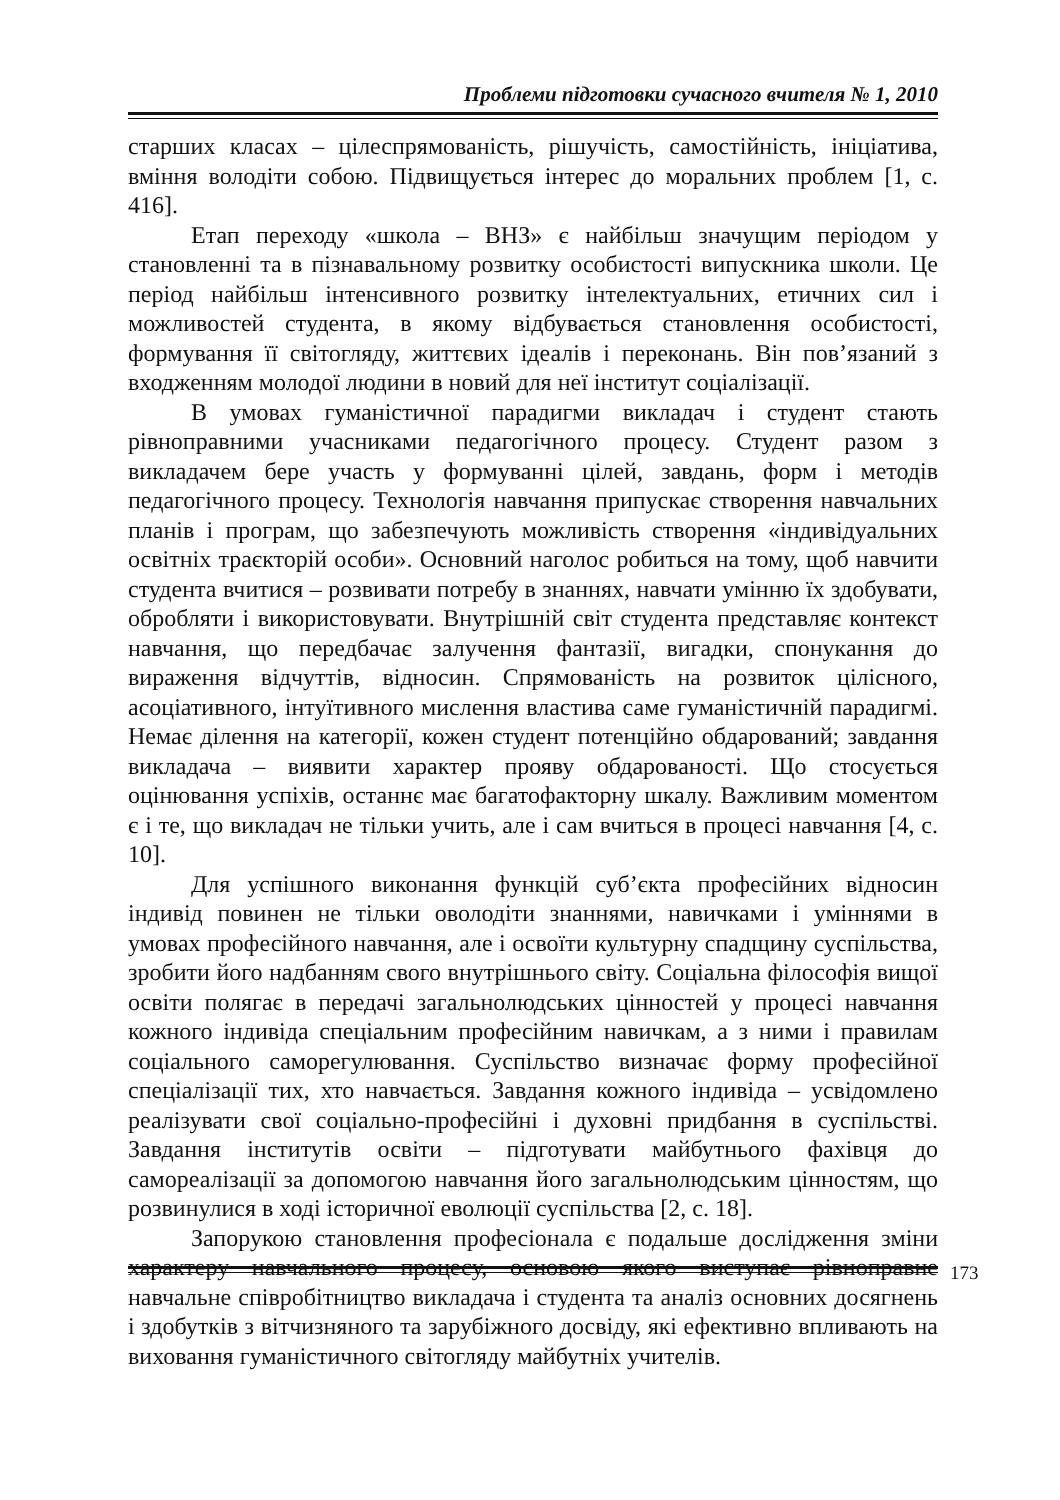Проблеми підготовки сучасного вчителя № 1, 2010
старших класах – цілеспрямованість, рішучість, самостійність, ініціатива, вміння володіти собою. Підвищується інтерес до моральних проблем [1, с. 416].
Етап переходу «школа – ВНЗ» є найбільш значущим періодом у становленні та в пізнавальному розвитку особистості випускника школи. Це період найбільш інтенсивного розвитку інтелектуальних, етичних сил і можливостей студента, в якому відбувається становлення особистості, формування її світогляду, життєвих ідеалів і переконань. Він пов’язаний з входженням молодої людини в новий для неї інститут соціалізації.
В умовах гуманістичної парадигми викладач і студент стають рівноправними учасниками педагогічного процесу. Студент разом з викладачем бере участь у формуванні цілей, завдань, форм і методів педагогічного процесу. Технологія навчання припускає створення навчальних планів і програм, що забезпечують можливість створення «індивідуальних освітніх траєкторій особи». Основний наголос робиться на тому, щоб навчити студента вчитися – розвивати потребу в знаннях, навчати умінню їх здобувати, обробляти і використовувати. Внутрішній світ студента представляє контекст навчання, що передбачає залучення фантазії, вигадки, спонукання до вираження відчуттів, відносин. Спрямованість на розвиток цілісного, асоціативного, інтуїтивного мислення властива саме гуманістичній парадигмі. Немає ділення на категорії, кожен студент потенційно обдарований; завдання викладача – виявити характер прояву обдарованості. Що стосується оцінювання успіхів, останнє має багатофакторну шкалу. Важливим моментом є і те, що викладач не тільки учить, але і сам вчиться в процесі навчання [4, с. 10].
Для успішного виконання функцій суб’єкта професійних відносин індивід повинен не тільки оволодіти знаннями, навичками і уміннями в умовах професійного навчання, але і освоїти культурну спадщину суспільства, зробити його надбанням свого внутрішнього світу. Соціальна філософія вищої освіти полягає в передачі загальнолюдських цінностей у процесі навчання кожного індивіда спеціальним професійним навичкам, а з ними і правилам соціального саморегулювання. Суспільство визначає форму професійної спеціалізації тих, хто навчається. Завдання кожного індивіда – усвідомлено реалізувати свої соціально-професійні і духовні придбання в суспільстві. Завдання інститутів освіти – підготувати майбутнього фахівця до самореалізації за допомогою навчання його загальнолюдським цінностям, що розвинулися в ході історичної еволюції суспільства [2, с. 18].
Запорукою становлення професіонала є подальше дослідження зміни характеру навчального процесу, основою якого виступає рівноправне навчальне співробітництво викладача і студента та аналіз основних досягнень і здобутків з вітчизняного та зарубіжного досвіду, які ефективно впливають на виховання гуманістичного світогляду майбутніх учителів.
173